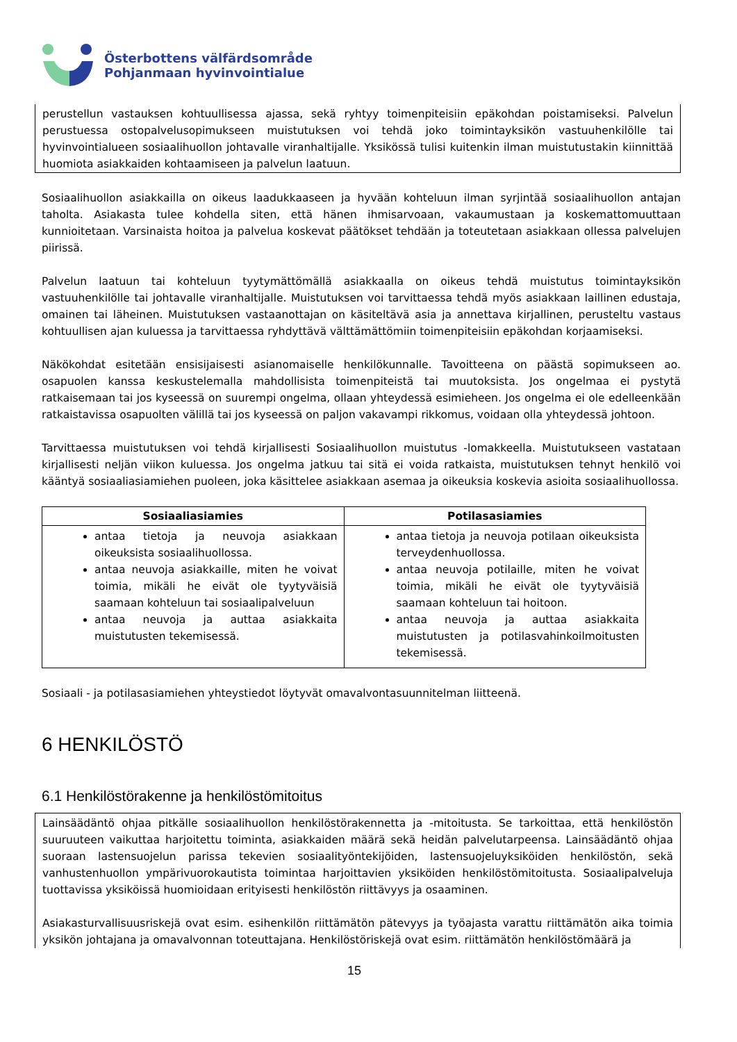Österbottens välfärdsområde
Pohjanmaan hyvinvointialue
perustellun vastauksen kohtuullisessa ajassa, sekä ryhtyy toimenpiteisiin epäkohdan poistamiseksi. Palvelun perustuessa ostopalvelusopimukseen muistutuksen voi tehdä joko toimintayksikön vastuuhenkilölle tai hyvinvointialueen sosiaalihuollon johtavalle viranhaltijalle. Yksikössä tulisi kuitenkin ilman muistutustakin kiinnittää huomiota asiakkaiden kohtaamiseen ja palvelun laatuun.
Sosiaalihuollon asiakkailla on oikeus laadukkaaseen ja hyvään kohteluun ilman syrjintää sosiaalihuollon antajan taholta. Asiakasta tulee kohdella siten, että hänen ihmisarvoaan, vakaumustaan ja koskemattomuuttaan kunnioitetaan. Varsinaista hoitoa ja palvelua koskevat päätökset tehdään ja toteutetaan asiakkaan ollessa palvelujen piirissä.
Palvelun laatuun tai kohteluun tyytymättömällä asiakkaalla on oikeus tehdä muistutus toimintayksikön vastuuhenkilölle tai johtavalle viranhaltijalle. Muistutuksen voi tarvittaessa tehdä myös asiakkaan laillinen edustaja, omainen tai läheinen. Muistutuksen vastaanottajan on käsiteltävä asia ja annettava kirjallinen, perusteltu vastaus kohtuullisen ajan kuluessa ja tarvittaessa ryhdyttävä välttämättömiin toimenpiteisiin epäkohdan korjaamiseksi.
Näkökohdat esitetään ensisijaisesti asianomaiselle henkilökunnalle. Tavoitteena on päästä sopimukseen ao. osapuolen kanssa keskustelemalla mahdollisista toimenpiteistä tai muutoksista. Jos ongelmaa ei pystytä ratkaisemaan tai jos kyseessä on suurempi ongelma, ollaan yhteydessä esimieheen. Jos ongelma ei ole edelleenkään ratkaistavissa osapuolten välillä tai jos kyseessä on paljon vakavampi rikkomus, voidaan olla yhteydessä johtoon.
Tarvittaessa muistutuksen voi tehdä kirjallisesti Sosiaalihuollon muistutus -lomakkeella. Muistutukseen vastataan kirjallisesti neljän viikon kuluessa. Jos ongelma jatkuu tai sitä ei voida ratkaista, muistutuksen tehnyt henkilö voi kääntyä sosiaaliasiamiehen puoleen, joka käsittelee asiakkaan asemaa ja oikeuksia koskevia asioita sosiaalihuollossa.
| Sosiaaliasiamies | Potilasasiamies |
| --- | --- |
| antaa tietoja ja neuvoja asiakkaan oikeuksista sosiaalihuollossa. antaa neuvoja asiakkaille, miten he voivat toimia, mikäli he eivät ole tyytyväisiä saamaan kohteluun tai sosiaalipalveluun antaa neuvoja ja auttaa asiakkaita muistutusten tekemisessä. | antaa tietoja ja neuvoja potilaan oikeuksista terveydenhuollossa. antaa neuvoja potilaille, miten he voivat toimia, mikäli he eivät ole tyytyväisiä saamaan kohteluun tai hoitoon. antaa neuvoja ja auttaa asiakkaita muistutusten ja potilasvahinkoilmoitusten tekemisessä. |
Sosiaali - ja potilasasiamiehen yhteystiedot löytyvät omavalvontasuunnitelman liitteenä.
6 HENKILÖSTÖ
6.1 Henkilöstörakenne ja henkilöstömitoitus
Lainsäädäntö ohjaa pitkälle sosiaalihuollon henkilöstörakennetta ja -mitoitusta. Se tarkoittaa, että henkilöstön suuruuteen vaikuttaa harjoitettu toiminta, asiakkaiden määrä sekä heidän palvelutarpeensa. Lainsäädäntö ohjaa suoraan lastensuojelun parissa tekevien sosiaalityöntekijöiden, lastensuojeluyksiköiden henkilöstön, sekä vanhustenhuollon ympärivuorokautista toimintaa harjoittavien yksiköiden henkilöstömitoitusta. Sosiaalipalveluja tuottavissa yksiköissä huomioidaan erityisesti henkilöstön riittävyys ja osaaminen.
Asiakasturvallisuusriskejä ovat esim. esihenkilön riittämätön pätevyys ja työajasta varattu riittämätön aika toimia yksikön johtajana ja omavalvonnan toteuttajana. Henkilöstöriskejä ovat esim. riittämätön henkilöstömäärä ja
15